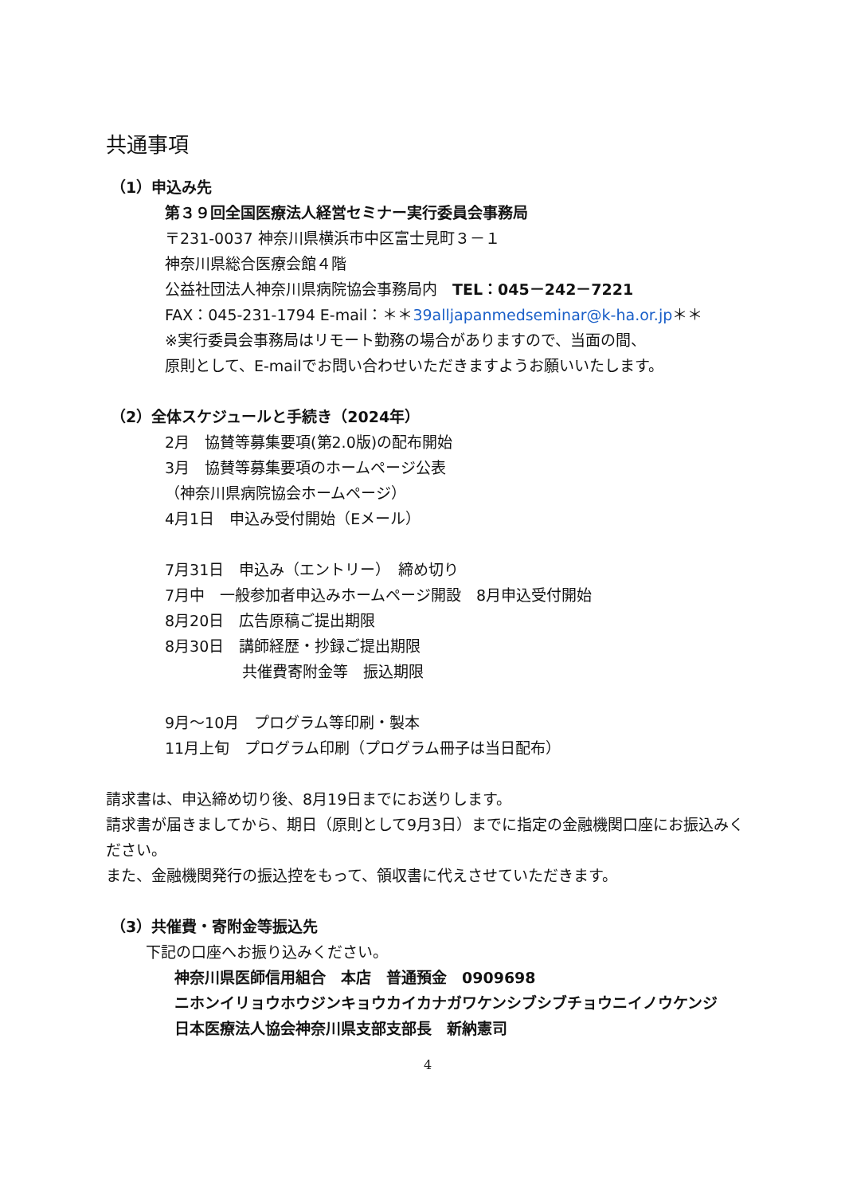共通事項
（1）申込み先
第３９回全国医療法人経営セミナー実行委員会事務局
〒231-0037 神奈川県横浜市中区富士見町３－１
神奈川県総合医療会館４階
公益社団法人神奈川県病院協会事務局内　TEL：045－242－7221
FAX：045-231-1794 E-mail：＊＊39alljapanmedseminar@k-ha.or.jp＊＊
※実行委員会事務局はリモート勤務の場合がありますので、当面の間、
原則として、E-mailでお問い合わせいただきますようお願いいたします。
（2）全体スケジュールと手続き（2024年）
2月　協賛等募集要項(第2.0版)の配布開始
3月　協賛等募集要項のホームページ公表
（神奈川県病院協会ホームページ）
4月1日　申込み受付開始（Eメール）
7月31日　申込み（エントリー）　締め切り
7月中　一般参加者申込みホームページ開設　8月申込受付開始
8月20日　広告原稿ご提出期限
8月30日　講師経歴・抄録ご提出期限
共催費寄附金等　振込期限
9月～10月　プログラム等印刷・製本
11月上旬　プログラム印刷（プログラム冊子は当日配布）
請求書は、申込締め切り後、8月19日までにお送りします。
請求書が届きましてから、期日（原則として9月3日）までに指定の金融機関口座にお振込みください。
また、金融機関発行の振込控をもって、領収書に代えさせていただきます。
（3）共催費・寄附金等振込先
下記の口座へお振り込みください。
神奈川県医師信用組合　本店　普通預金　0909698
ニホンイリョウホウジンキョウカイカナガワケンシブシブチョウニイノウケンジ
日本医療法人協会神奈川県支部支部長　新納憲司
4